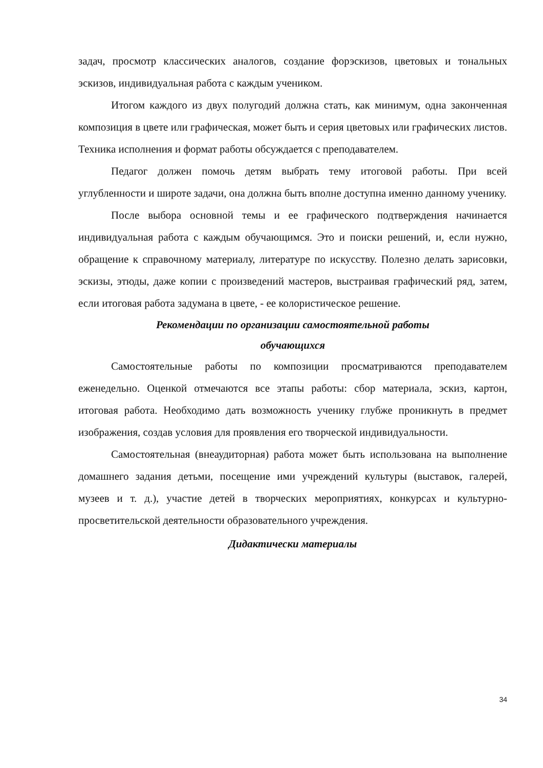задач, просмотр классических аналогов, создание форэскизов, цветовых и тональных эскизов, индивидуальная работа с каждым учеником.
Итогом каждого из двух полугодий должна стать, как минимум, одна законченная композиция в цвете или графическая, может быть и серия цветовых или графических листов. Техника исполнения и формат работы обсуждается с преподавателем.
Педагог должен помочь детям выбрать тему итоговой работы. При всей углубленности и широте задачи, она должна быть вполне доступна именно данному ученику.
После выбора основной темы и ее графического подтверждения начинается индивидуальная работа с каждым обучающимся. Это и поиски решений, и, если нужно, обращение к справочному материалу, литературе по искусству. Полезно делать зарисовки, эскизы, этюды, даже копии с произведений мастеров, выстраивая графический ряд, затем, если итоговая работа задумана в цвете, - ее колористическое решение.
Рекомендации по организации самостоятельной работы
обучающихся
Самостоятельные работы по композиции просматриваются преподавателем еженедельно. Оценкой отмечаются все этапы работы: сбор материала, эскиз, картон, итоговая работа. Необходимо дать возможность ученику глубже проникнуть в предмет изображения, создав условия для проявления его творческой индивидуальности.
Самостоятельная (внеаудиторная) работа может быть использована на выполнение домашнего задания детьми, посещение ими учреждений культуры (выставок, галерей, музеев и т. д.), участие детей в творческих мероприятиях, конкурсах и культурно-просветительской деятельности образовательного учреждения.
Дидактически материалы
34